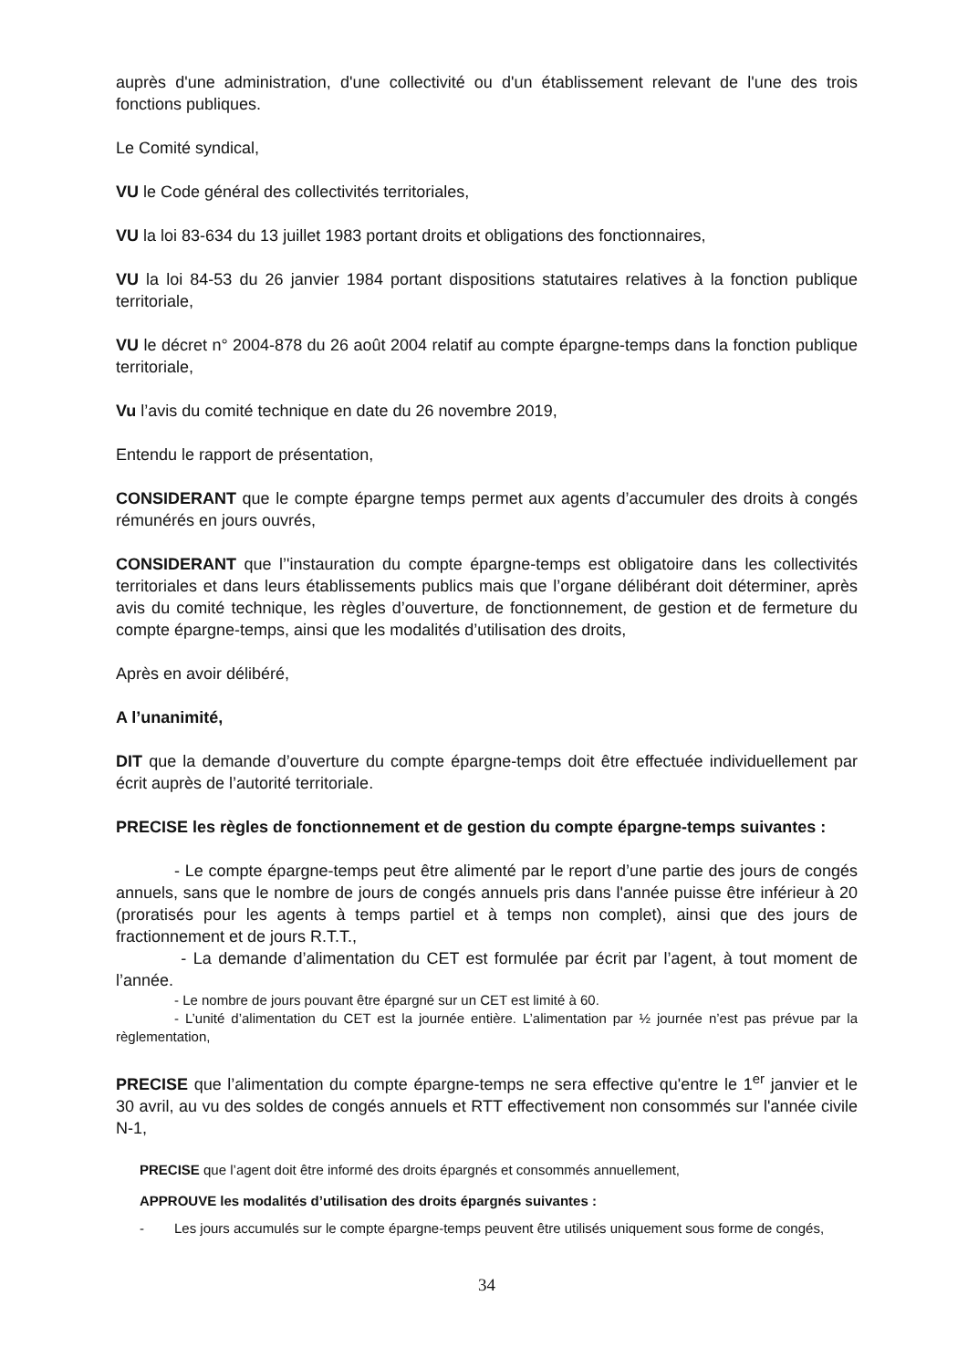auprès d'une administration, d'une collectivité ou d'un établissement relevant de l'une des trois fonctions publiques.
Le Comité syndical,
VU le Code général des collectivités territoriales,
VU la loi 83-634 du 13 juillet 1983 portant droits et obligations des fonctionnaires,
VU la loi 84-53 du 26 janvier 1984 portant dispositions statutaires relatives à la fonction publique territoriale,
VU le décret n° 2004-878 du 26 août 2004 relatif au compte épargne-temps dans la fonction publique territoriale,
Vu l’avis du comité technique en date du 26 novembre 2019,
Entendu le rapport de présentation,
CONSIDERANT que le compte épargne temps permet aux agents d’accumuler des droits à congés rémunérés en jours ouvrés,
CONSIDERANT que l’'instauration du compte épargne-temps est obligatoire dans les collectivités territoriales et dans leurs établissements publics mais que l’organe délibérant doit déterminer, après avis du comité technique, les règles d’ouverture, de fonctionnement, de gestion et de fermeture du compte épargne-temps, ainsi que les modalités d’utilisation des droits,
Après en avoir délibéré,
A l’unanimité,
DIT que la demande d’ouverture du compte épargne-temps doit être effectuée individuellement par écrit auprès de l’autorité territoriale.
PRECISE les règles de fonctionnement et de gestion du compte épargne-temps suivantes :
- Le compte épargne-temps peut être alimenté par le report d’une partie des jours de congés annuels, sans que le nombre de jours de congés annuels pris dans l'année puisse être inférieur à 20 (proratisés pour les agents à temps partiel et à temps non complet), ainsi que des jours de fractionnement et de jours R.T.T.,
- La demande d’alimentation du CET est formulée par écrit par l’agent, à tout moment de l’année.
- Le nombre de jours pouvant être épargné sur un CET est limité à 60.
- L’unité d’alimentation du CET est la journée entière. L’alimentation par ½ journée n’est pas prévue par la règlementation,
PRECISE que l’alimentation du compte épargne-temps ne sera effective qu'entre le 1<sup>er</sup> janvier et le 30 avril, au vu des soldes de congés annuels et RTT effectivement non consommés sur l'année civile N-1,
PRECISE que l’agent doit être informé des droits épargnés et consommés annuellement,
APPROUVE les modalités d’utilisation des droits épargnés suivantes :
- Les jours accumulés sur le compte épargne-temps peuvent être utilisés uniquement sous forme de congés,
34